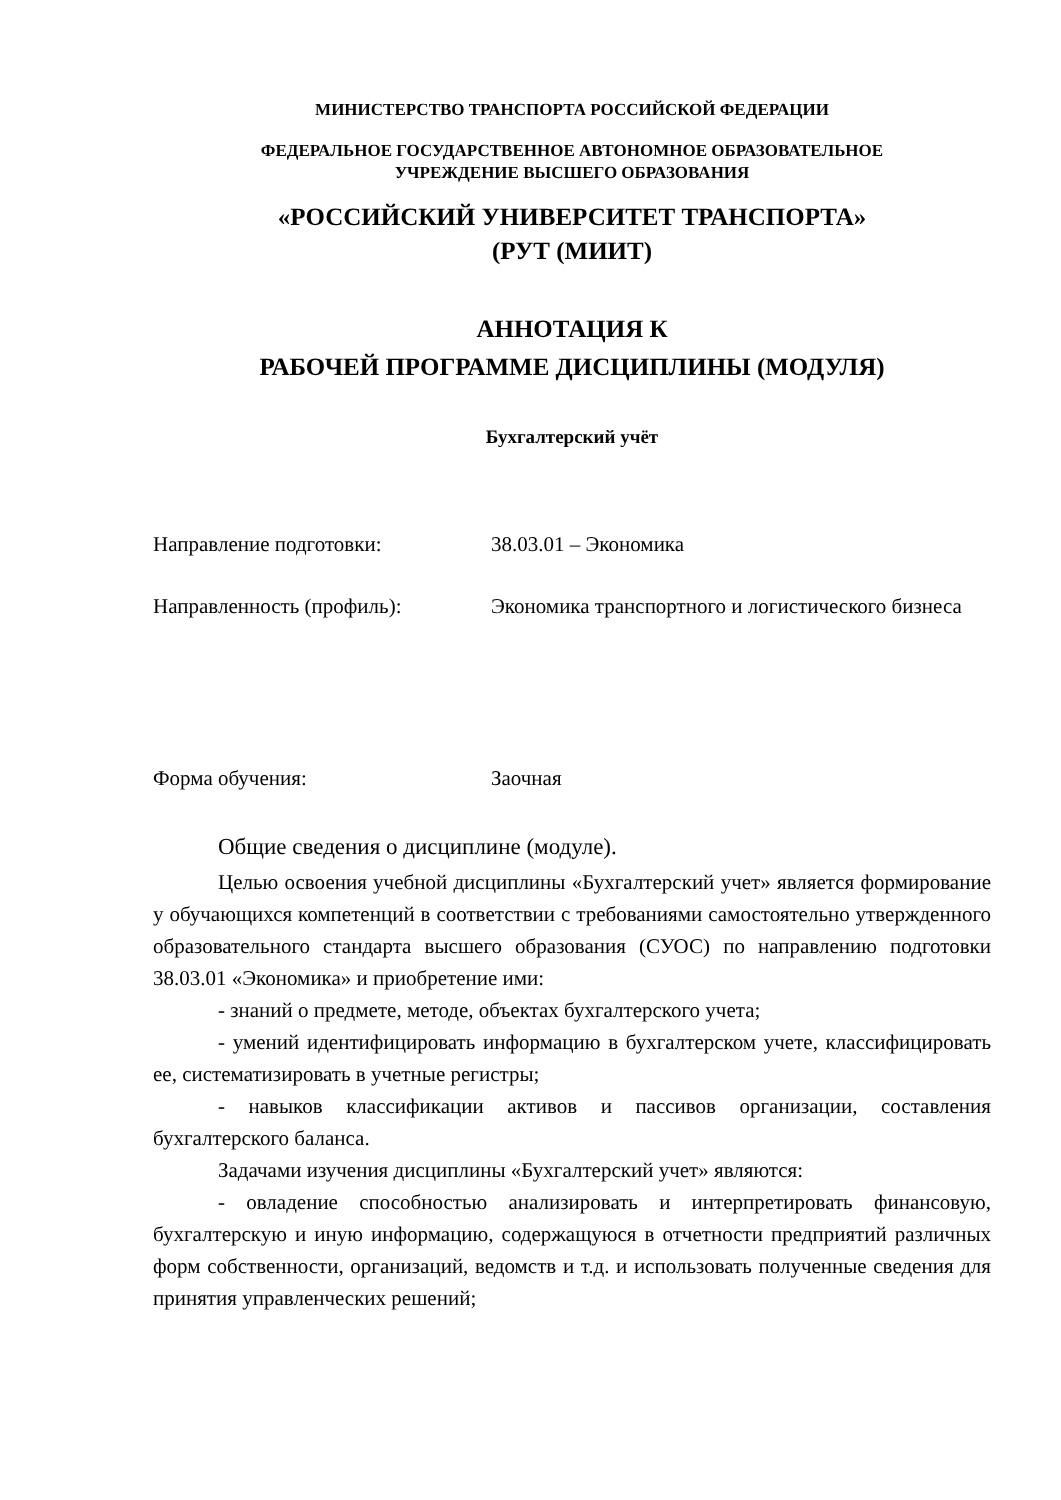МИНИСТЕРСТВО ТРАНСПОРТА РОССИЙСКОЙ ФЕДЕРАЦИИ
ФЕДЕРАЛЬНОЕ ГОСУДАРСТВЕННОЕ АВТОНОМНОЕ ОБРАЗОВАТЕЛЬНОЕ
УЧРЕЖДЕНИЕ ВЫСШЕГО ОБРАЗОВАНИЯ
«РОССИЙСКИЙ УНИВЕРСИТЕТ ТРАНСПОРТА»
(РУТ (МИИТ)
АННОТАЦИЯ К
РАБОЧЕЙ ПРОГРАММЕ ДИСЦИПЛИНЫ (МОДУЛЯ)
Бухгалтерский учёт
Направление подготовки: 38.03.01 – Экономика
Направленность (профиль): Экономика транспортного и логистического бизнеса
Форма обучения: Заочная
Общие сведения о дисциплине (модуле).
Целью освоения учебной дисциплины «Бухгалтерский учет» является формирование у обучающихся компетенций в соответствии с требованиями самостоятельно утвержденного образовательного стандарта высшего образования (СУОС) по направлению подготовки 38.03.01 «Экономика» и приобретение ими:
- знаний о предмете, методе, объектах бухгалтерского учета;
- умений идентифицировать информацию в бухгалтерском учете, классифицировать ее, систематизировать в учетные регистры;
- навыков классификации активов и пассивов организации, составления бухгалтерского баланса.
Задачами изучения дисциплины «Бухгалтерский учет» являются:
- овладение способностью анализировать и интерпретировать финансовую, бухгалтерскую и иную информацию, содержащуюся в отчетности предприятий различных форм собственности, организаций, ведомств и т.д. и использовать полученные сведения для принятия управленческих решений;